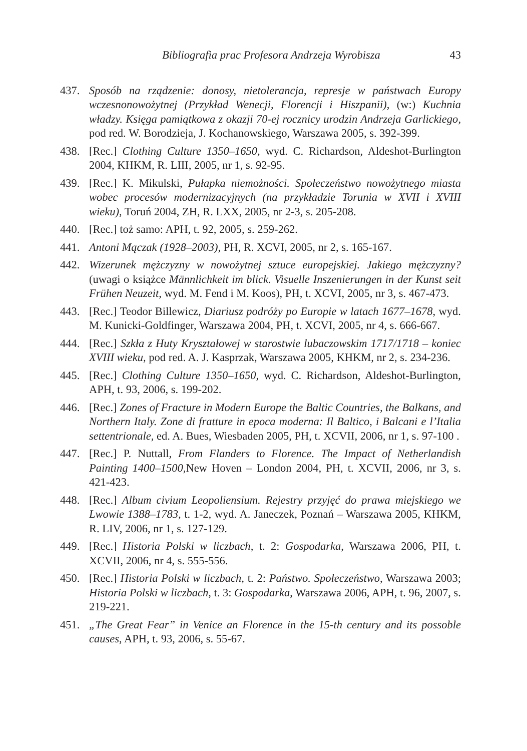Bibliografia prac Profesora Andrzeja Wyrobisza 43
437. Sposób na rządzenie: donosy, nietolerancja, represje w państwach Europy wczesnonowożytnej (Przykład Wenecji, Florencji i Hiszpanii), (w:) Kuchnia władzy. Księga pamiątkowa z okazji 70-ej rocznicy urodzin Andrzeja Garlickiego, pod red. W. Borodzieja, J. Kochanowskiego, Warszawa 2005, s. 392-399.
438. [Rec.] Clothing Culture 1350–1650, wyd. C. Richardson, Aldeshot-Burlington 2004, KHKM, R. LIII, 2005, nr 1, s. 92-95.
439. [Rec.] K. Mikulski, Pułapka niemożności. Społeczeństwo nowożytnego miasta wobec procesów modernizacyjnych (na przykładzie Torunia w XVII i XVIII wieku), Toruń 2004, ZH, R. LXX, 2005, nr 2-3, s. 205-208.
440. [Rec.] toż samo: APH, t. 92, 2005, s. 259-262.
441. Antoni Mączak (1928–2003), PH, R. XCVI, 2005, nr 2, s. 165-167.
442. Wizerunek mężczyzny w nowożytnej sztuce europejskiej. Jakiego mężczyzny? (uwagi o książce Männlichkeit im blick. Visuelle Inszenierungen in der Kunst seit Frühen Neuzeit, wyd. M. Fend i M. Koos), PH, t. XCVI, 2005, nr 3, s. 467-473.
443. [Rec.] Teodor Billewicz, Diariusz podróży po Europie w latach 1677–1678, wyd. M. Kunicki-Goldfinger, Warszawa 2004, PH, t. XCVI, 2005, nr 4, s. 666-667.
444. [Rec.] Szkła z Huty Kryształowej w starostwie lubaczowskim 1717/1718 – koniec XVIII wieku, pod red. A. J. Kasprzak, Warszawa 2005, KHKM, nr 2, s. 234-236.
445. [Rec.] Clothing Culture 1350–1650, wyd. C. Richardson, Aldeshot-Burlington, APH, t. 93, 2006, s. 199-202.
446. [Rec.] Zones of Fracture in Modern Europe the Baltic Countries, the Balkans, and Northern Italy. Zone di fratture in epoca moderna: Il Baltico, i Balcani e l’Italia settentrionale, ed. A. Bues, Wiesbaden 2005, PH, t. XCVII, 2006, nr 1, s. 97-100 .
447. [Rec.] P. Nuttall, From Flanders to Florence. The Impact of Netherlandish Painting 1400–1500, New Hoven – London 2004, PH, t. XCVII, 2006, nr 3, s. 421-423.
448. [Rec.] Album civium Leopoliensium. Rejestry przyjęć do prawa miejskiego we Lwowie 1388–1783, t. 1-2, wyd. A. Janeczek, Poznań – Warszawa 2005, KHKM, R. LIV, 2006, nr 1, s. 127-129.
449. [Rec.] Historia Polski w liczbach, t. 2: Gospodarka, Warszawa 2006, PH, t. XCVII, 2006, nr 4, s. 555-556.
450. [Rec.] Historia Polski w liczbach, t. 2: Państwo. Społeczeństwo, Warszawa 2003; Historia Polski w liczbach, t. 3: Gospodarka, Warszawa 2006, APH, t. 96, 2007, s. 219-221.
451. „The Great Fear” in Venice an Florence in the 15-th century and its possoble causes, APH, t. 93, 2006, s. 55-67.